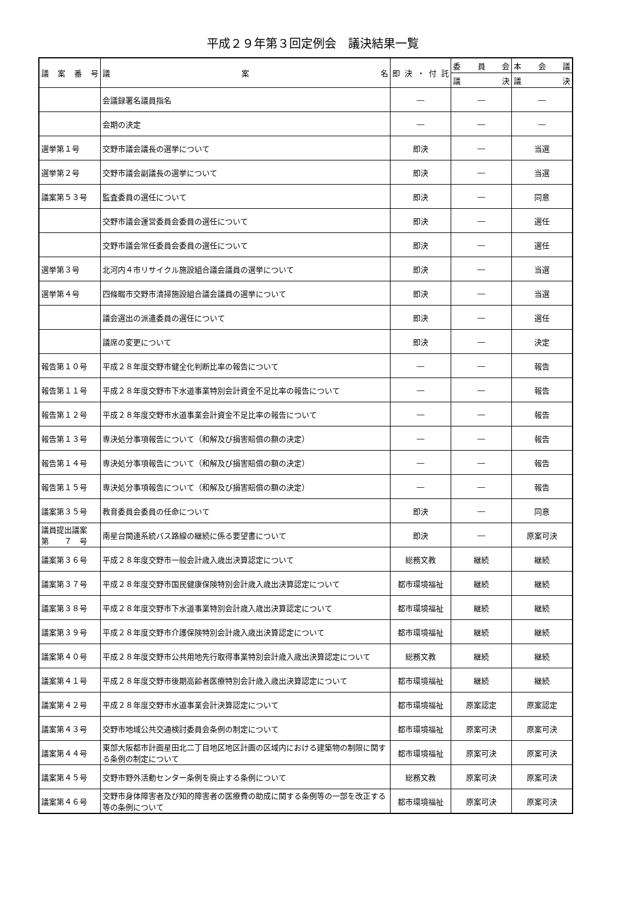平成２９年第３回定例会　議決結果一覧
| 議 案 番 号 | 議 案 名 | 即 決 ・ 付 託 | 委 員 会 | 本 会 議 |
| --- | --- | --- | --- | --- |
| | | | 議 決 | 議 決 |
| | 会議録署名議員指名 | ― | ― | ― |
| | 会期の決定 | ― | ― | ― |
| 選挙第１号 | 交野市議会議長の選挙について | 即決 | ― | 当選 |
| 選挙第２号 | 交野市議会副議長の選挙について | 即決 | ― | 当選 |
| 議案第５３号 | 監査委員の選任について | 即決 | ― | 同意 |
| | 交野市議会運営委員会委員の選任について | 即決 | ― | 選任 |
| | 交野市議会常任委員会委員の選任について | 即決 | ― | 選任 |
| 選挙第３号 | 北河内４市リサイクル施設組合議会議員の選挙について | 即決 | ― | 当選 |
| 選挙第４号 | 四條畷市交野市清掃施設組合議会議員の選挙について | 即決 | ― | 当選 |
| | 議会選出の派遣委員の選任について | 即決 | ― | 選任 |
| | 議席の変更について | 即決 | ― | 決定 |
| 報告第１０号 | 平成２８年度交野市健全化判断比率の報告について | ― | ― | 報告 |
| 報告第１１号 | 平成２８年度交野市下水道事業特別会計資金不足比率の報告について | ― | ― | 報告 |
| 報告第１２号 | 平成２８年度交野市水道事業会計資金不足比率の報告について | ― | ― | 報告 |
| 報告第１３号 | 専決処分事項報告について（和解及び損害賠償の額の決定） | ― | ― | 報告 |
| 報告第１４号 | 専決処分事項報告について（和解及び損害賠償の額の決定） | ― | ― | 報告 |
| 報告第１５号 | 専決処分事項報告について（和解及び損害賠償の額の決定） | ― | ― | 報告 |
| 議案第３５号 | 教育委員会委員の任命について | 即決 | ― | 同意 |
| 議員提出議案 第 ７ 号 | 南星台関連系統バス路線の継続に係る要望書について | 即決 | ― | 原案可決 |
| 議案第３６号 | 平成２８年度交野市一般会計歳入歳出決算認定について | 総務文教 | 継続 | 継続 |
| 議案第３７号 | 平成２８年度交野市国民健康保険特別会計歳入歳出決算認定について | 都市環境福祉 | 継続 | 継続 |
| 議案第３８号 | 平成２８年度交野市下水道事業特別会計歳入歳出決算認定について | 都市環境福祉 | 継続 | 継続 |
| 議案第３９号 | 平成２８年度交野市介護保険特別会計歳入歳出決算認定について | 都市環境福祉 | 継続 | 継続 |
| 議案第４０号 | 平成２８年度交野市公共用地先行取得事業特別会計歳入歳出決算認定について | 総務文教 | 継続 | 継続 |
| 議案第４１号 | 平成２８年度交野市後期高齢者医療特別会計歳入歳出決算認定について | 都市環境福祉 | 継続 | 継続 |
| 議案第４２号 | 平成２８年度交野市水道事業会計決算認定について | 都市環境福祉 | 原案認定 | 原案認定 |
| 議案第４３号 | 交野市地域公共交通検討委員会条例の制定について | 都市環境福祉 | 原案可決 | 原案可決 |
| 議案第４４号 | 東部大阪都市計画星田北二丁目地区地区計画の区域内における建築物の制限に関する条例の制定について | 都市環境福祉 | 原案可決 | 原案可決 |
| 議案第４５号 | 交野市野外活動センター条例を廃止する条例について | 総務文教 | 原案可決 | 原案可決 |
| 議案第４６号 | 交野市身体障害者及び知的障害者の医療費の助成に関する条例等の一部を改正する等の条例について | 都市環境福祉 | 原案可決 | 原案可決 |